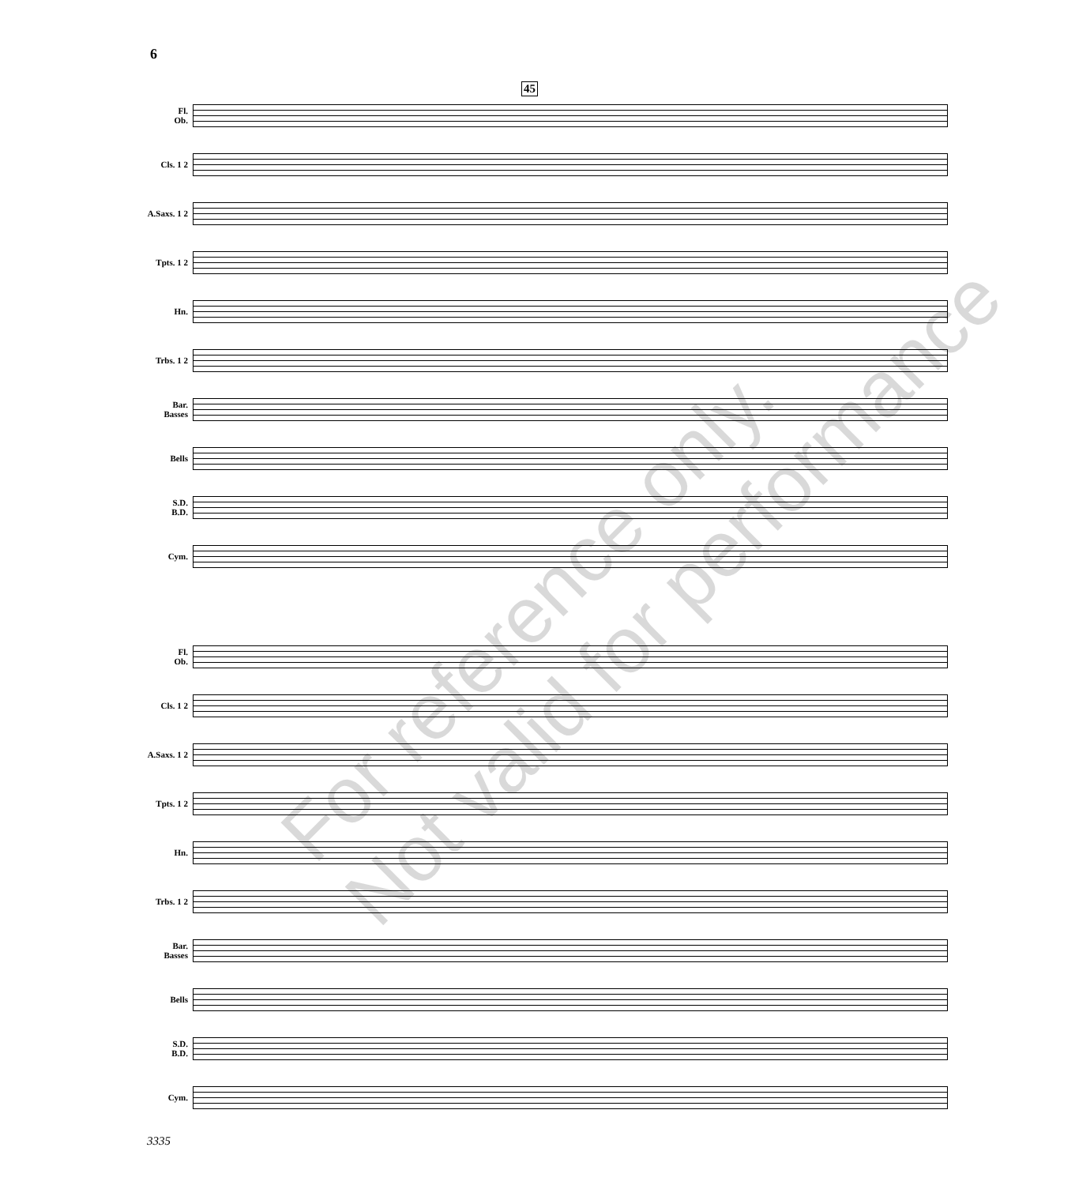6
45
Fl.
Ob.
Cls. 1 2
A.Saxs. 1 2
Tpts. 1 2
Hn.
Trbs. 1 2
Bar.
Basses
Bells
S.D.
B.D.
Cym.
Fl.
Ob.
Cls. 1 2
A.Saxs. 1 2
Tpts. 1 2
Hn.
Trbs. 1 2
Bar.
Basses
Bells
S.D.
B.D.
Cym.
3335
For reference only.
Not valid for performance